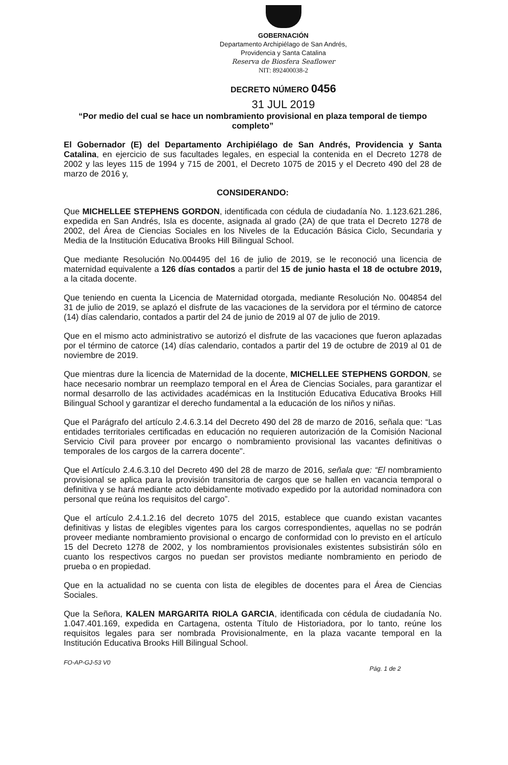GOBERNACIÓN
Departamento Archipiélago de San Andrés,
Providencia y Santa Catalina
Reserva de Biosfera Seaflower
NIT: 892400038-2
DECRETO NÚMERO 0456
31 JUL 2019
“Por medio del cual se hace un nombramiento provisional en plaza temporal de tiempo completo”
El Gobernador (E) del Departamento Archipiélago de San Andrés, Providencia y Santa Catalina, en ejercicio de sus facultades legales, en especial la contenida en el Decreto 1278 de 2002 y las leyes 115 de 1994 y 715 de 2001, el Decreto 1075 de 2015 y el Decreto 490 del 28 de marzo de 2016 y,
CONSIDERANDO:
Que MICHELLEE STEPHENS GORDON, identificada con cédula de ciudadanía No. 1.123.621.286, expedida en San Andrés, Isla es docente, asignada al grado (2A) de que trata el Decreto 1278 de 2002, del Área de Ciencias Sociales en los Niveles de la Educación Básica Ciclo, Secundaria y Media de la Institución Educativa Brooks Hill Bilingual School.
Que mediante Resolución No.004495 del 16 de julio de 2019, se le reconoció una licencia de maternidad equivalente a 126 días contados a partir del 15 de junio hasta el 18 de octubre 2019, a la citada docente.
Que teniendo en cuenta la Licencia de Maternidad otorgada, mediante Resolución No. 004854 del 31 de julio de 2019, se aplazó el disfrute de las vacaciones de la servidora por el término de catorce (14) días calendario, contados a partir del 24 de junio de 2019 al 07 de julio de 2019.
Que en el mismo acto administrativo se autorizó el disfrute de las vacaciones que fueron aplazadas por el término de catorce (14) días calendario, contados a partir del 19 de octubre de 2019 al 01 de noviembre de 2019.
Que mientras dure la licencia de Maternidad de la docente, MICHELLEE STEPHENS GORDON, se hace necesario nombrar un reemplazo temporal en el Área de Ciencias Sociales, para garantizar el normal desarrollo de las actividades académicas en la Institución Educativa Educativa Brooks Hill Bilingual School y garantizar el derecho fundamental a la educación de los niños y niñas.
Que el Parágrafo del artículo 2.4.6.3.14 del Decreto 490 del 28 de marzo de 2016, señala que: “Las entidades territoriales certificadas en educación no requieren autorización de la Comisión Nacional Servicio Civil para proveer por encargo o nombramiento provisional las vacantes definitivas o temporales de los cargos de la carrera docente".
Que el Artículo 2.4.6.3.10 del Decreto 490 del 28 de marzo de 2016, señala que: “El nombramiento provisional se aplica para la provisión transitoria de cargos que se hallen en vacancia temporal o definitiva y se hará mediante acto debidamente motivado expedido por la autoridad nominadora con personal que reúna los requisitos del cargo”.
Que el artículo 2.4.1.2.16 del decreto 1075 del 2015, establece que cuando existan vacantes definitivas y listas de elegibles vigentes para los cargos correspondientes, aquellas no se podrán proveer mediante nombramiento provisional o encargo de conformidad con lo previsto en el artículo 15 del Decreto 1278 de 2002, y los nombramientos provisionales existentes subsistirán sólo en cuanto los respectivos cargos no puedan ser provistos mediante nombramiento en periodo de prueba o en propiedad.
Que en la actualidad no se cuenta con lista de elegibles de docentes para el Área de Ciencias Sociales.
Que la Señora, KALEN MARGARITA RIOLA GARCIA, identificada con cédula de ciudadanía No. 1.047.401.169, expedida en Cartagena, ostenta Título de Historiadora, por lo tanto, reúne los requisitos legales para ser nombrada Provisionalmente, en la plaza vacante temporal en la Institución Educativa Brooks Hill Bilingual School.
FO-AP-GJ-53 V0 Pág. 1 de 2